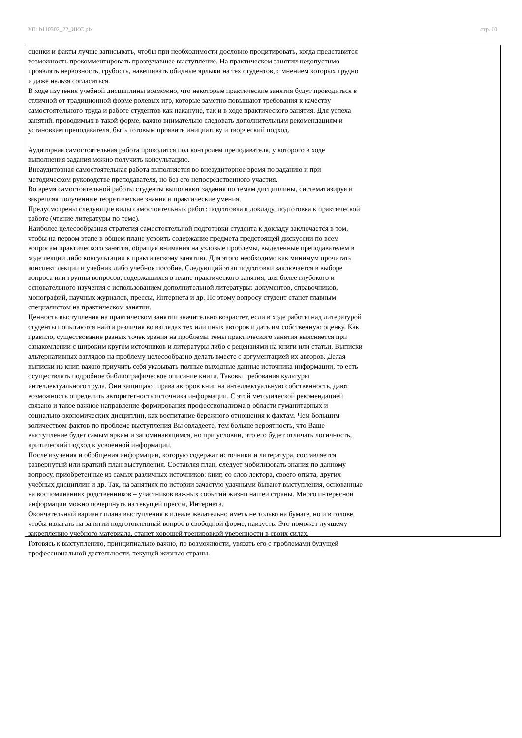УП: b110302_22_ИИС.plx стр. 10
оценки и факты лучше записывать, чтобы при необходимости дословно процитировать, когда представится возможность прокомментировать прозвучавшее выступление. На практическом занятии недопустимо проявлять нервозность, грубость, навешивать обидные ярлыки на тех студентов, с мнением которых трудно и даже нельзя согласиться.
В ходе изучения учебной дисциплины возможно, что некоторые практические занятия будут проводиться в отличной от традиционной форме ролевых игр, которые заметно повышают требования к качеству самостоятельного труда и работе студентов как накануне, так и в ходе практического занятия. Для успеха занятий, проводимых в такой форме, важно внимательно следовать дополнительным рекомендациям и установкам преподавателя, быть готовым проявить инициативу и творческий подход.
Аудиторная самостоятельная работа проводится под контролем преподавателя, у которого в ходе выполнения задания можно получить консультацию.
Внеаудиторная самостоятельная работа выполняется во внеаудиторное время по заданию и при методическом руководстве преподавателя, но без его непосредственного участия.
Во время самостоятельной работы студенты выполняют задания по темам дисциплины, систематизируя и закрепляя полученные теоретические знания и практические умения.
Предусмотрены следующие виды самостоятельных работ: подготовка к докладу, подготовка к практической работе (чтение литературы по теме).
Наиболее целесообразная стратегия самостоятельной подготовки студента к докладу заключается в том, чтобы на первом этапе в общем плане усвоить содержание предмета предстоящей дискуссии по всем вопросам практического занятия, обращая внимания на узловые проблемы, выделенные преподавателем в ходе лекции либо консультации к практическому занятию. Для этого необходимо как минимум прочитать конспект лекции и учебник либо учебное пособие. Следующий этап подготовки заключается в выборе вопроса или группы вопросов, содержащихся в плане практического занятия, для более глубокого и основательного изучения с использованием дополнительной литературы: документов, справочников, монографий, научных журналов, прессы, Интернета и др. По этому вопросу студент станет главным специалистом на практическом занятии.
Ценность выступления на практическом занятии значительно возрастет, если в ходе работы над литературой студенты попытаются найти различия во взглядах тех или иных авторов и дать им собственную оценку. Как правило, существование разных точек зрения на проблемы темы практического занятия выясняется при ознакомлении с широким кругом источников и литературы либо с рецензиями на книги или статьи. Выписки альтернативных взглядов на проблему целесообразно делать вместе с аргументацией их авторов. Делая выписки из книг, важно приучить себя указывать полные выходные данные источника информации, то есть осуществлять подробное библиографическое описание книги. Таковы требования культуры интеллектуального труда. Они защищают права авторов книг на интеллектуальную собственность, дают возможность определить авторитетность источника информации. С этой методической рекомендацией связано и такое важное направление формирования профессионализма в области гуманитарных и социально-экономических дисциплин, как воспитание бережного отношения к фактам. Чем большим количеством фактов по проблеме выступления Вы овладеете, тем больше вероятность, что Ваше выступление будет самым ярким и запоминающимся, но при условии, что его будет отличать логичность, критический подход к усвоенной информации.
После изучения и обобщения информации, которую содержат источники и литература, составляется развернутый или краткий план выступления. Составляя план, следует мобилизовать знания по данному вопросу, приобретенные из самых различных источников: книг, со слов лектора, своего опыта, других учебных дисциплин и др. Так, на занятиях по истории зачастую удачными бывают выступления, основанные на воспоминаниях родственников – участников важных событий жизни нашей страны. Много интересной информации можно почерпнуть из текущей прессы, Интернета.
Окончательный вариант плана выступления в идеале желательно иметь не только на бумаге, но и в голове, чтобы излагать на занятии подготовленный вопрос в свободной форме, наизусть. Это поможет лучшему закреплению учебного материала, станет хорошей тренировкой уверенности в своих силах.
Готовясь к выступлению, принципиально важно, по возможности, увязать его с проблемами будущей профессиональной деятельности, текущей жизнью страны.